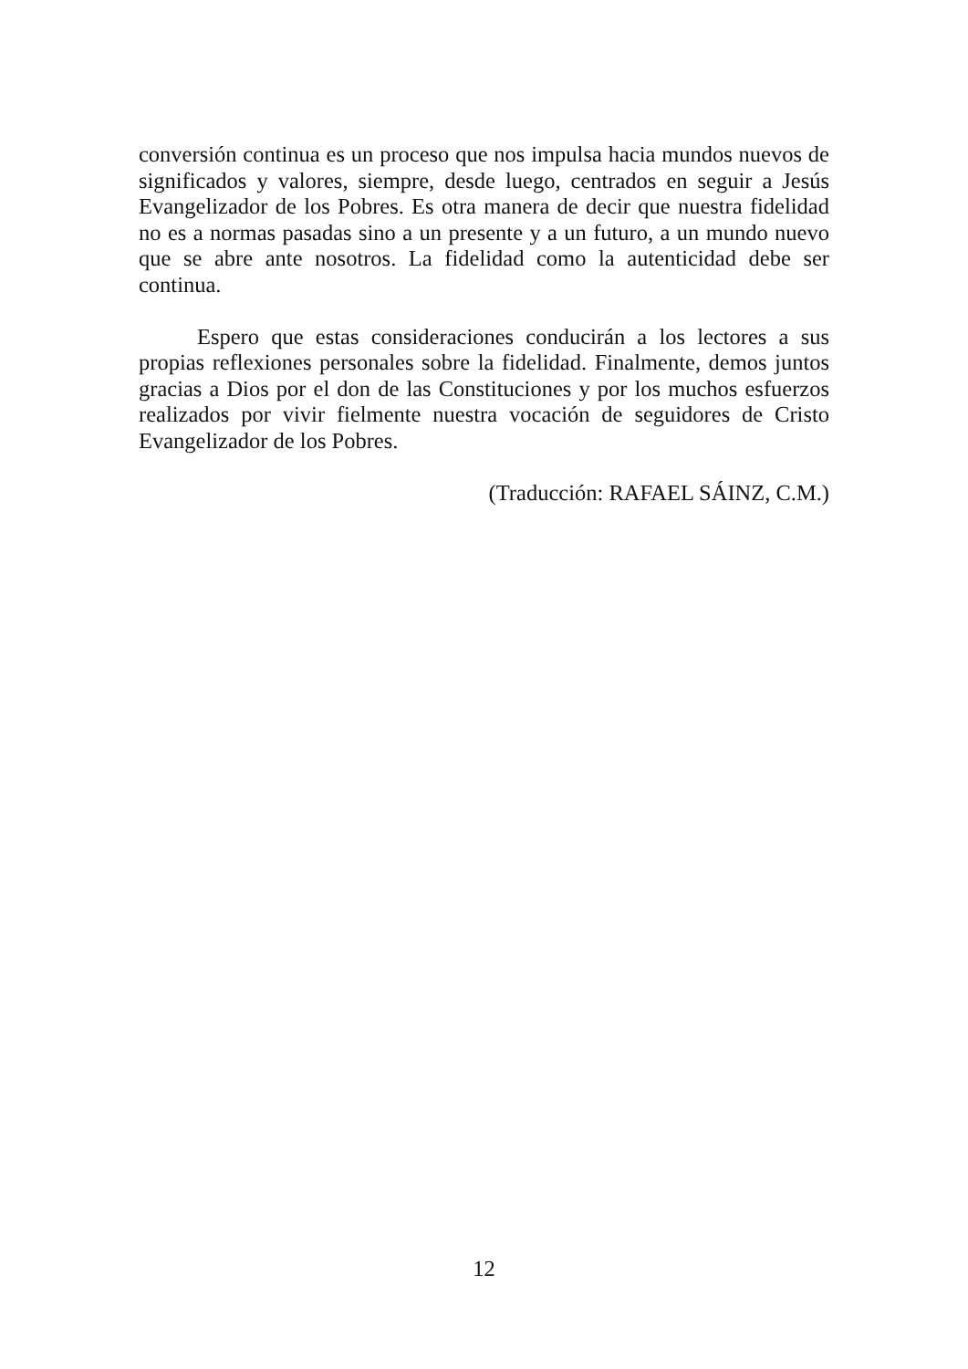conversión continua es un proceso que nos impulsa hacia mundos nuevos de significados y valores, siempre, desde luego, centrados en seguir a Jesús Evangelizador de los Pobres. Es otra manera de decir que nuestra fidelidad no es a normas pasadas sino a un presente y a un futuro, a un mundo nuevo que se abre ante nosotros. La fidelidad como la autenticidad debe ser continua.
Espero que estas consideraciones conducirán a los lectores a sus propias reflexiones personales sobre la fidelidad. Finalmente, demos juntos gracias a Dios por el don de las Constituciones y por los muchos esfuerzos realizados por vivir fielmente nuestra vocación de seguidores de Cristo Evangelizador de los Pobres.
(Traducción: RAFAEL SÁINZ, C.M.)
12